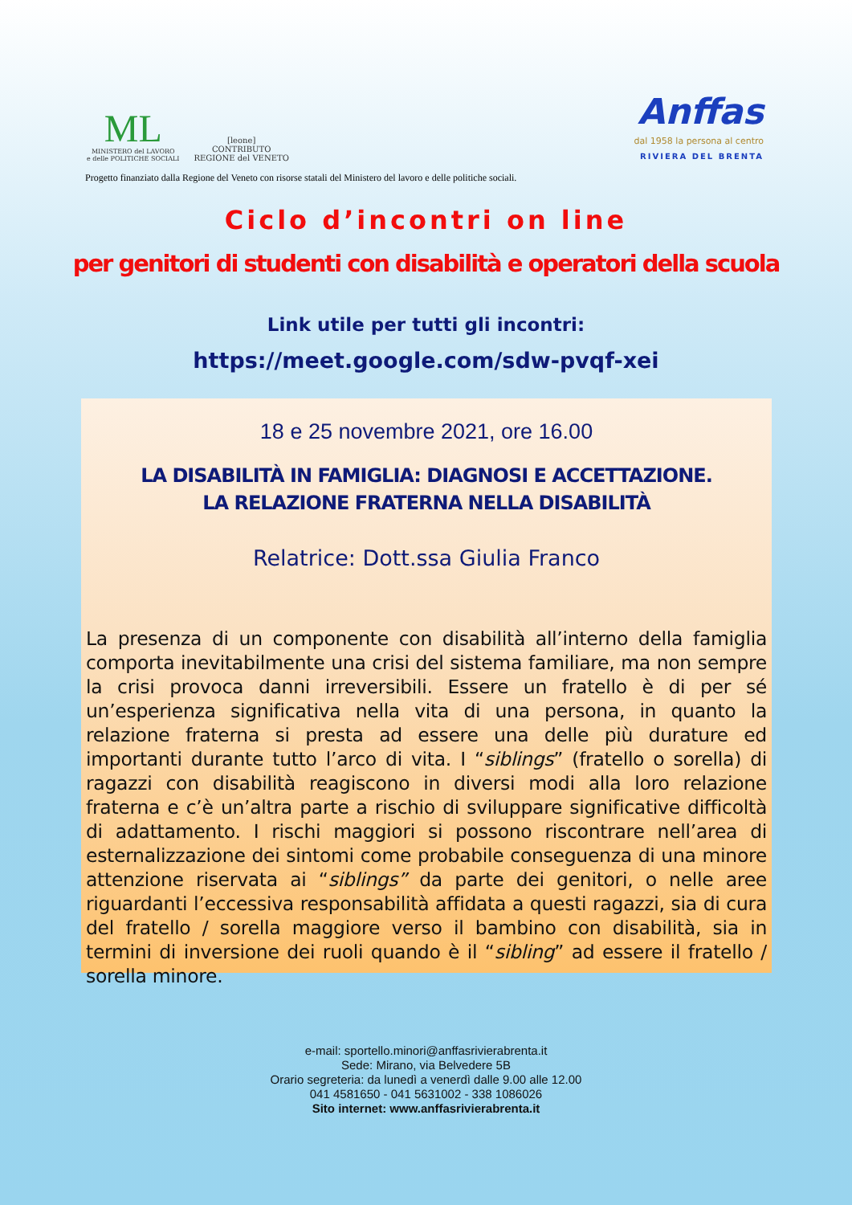ML
MINISTERO del LAVORO
e delle POLITICHE SOCIALI
[leone]
CONTRIBUTO
REGIONE del VENETO
Anffas
dal 1958 la persona al centro
RIVIERA DEL BRENTA
Progetto finanziato dalla Regione del Veneto con risorse statali del Ministero del lavoro e delle politiche sociali.
Ciclo d’incontri on line
per genitori di studenti con disabilità e operatori della scuola
Link utile per tutti gli incontri:
https://meet.google.com/sdw-pvqf-xei
18 e 25 novembre 2021, ore 16.00
LA DISABILITÀ IN FAMIGLIA: DIAGNOSI E ACCETTAZIONE.
LA RELAZIONE FRATERNA NELLA DISABILITÀ
Relatrice: Dott.ssa Giulia Franco
La presenza di un componente con disabilità all’interno della famiglia comporta inevitabilmente una crisi del sistema familiare, ma non sempre la crisi provoca danni irreversibili. Essere un fratello è di per sé un’esperienza significativa nella vita di una persona, in quanto la relazione fraterna si presta ad essere una delle più durature ed importanti durante tutto l’arco di vita. I “siblings” (fratello o sorella) di ragazzi con disabilità reagiscono in diversi modi alla loro relazione fraterna e c’è un’altra parte a rischio di sviluppare significative difficoltà di adattamento. I rischi maggiori si possono riscontrare nell’area di esternalizzazione dei sintomi come probabile conseguenza di una minore attenzione riservata ai “siblings” da parte dei genitori, o nelle aree riguardanti l’eccessiva responsabilità affidata a questi ragazzi, sia di cura del fratello / sorella maggiore verso il bambino con disabilità, sia in termini di inversione dei ruoli quando è il “sibling” ad essere il fratello / sorella minore.
e-mail: sportello.minori@anffasrivierabrenta.it
Sede: Mirano, via Belvedere 5B
Orario segreteria: da lunedì a venerdì dalle 9.00 alle 12.00
041 4581650 - 041 5631002 - 338 1086026
Sito internet: www.anffasrivierabrenta.it